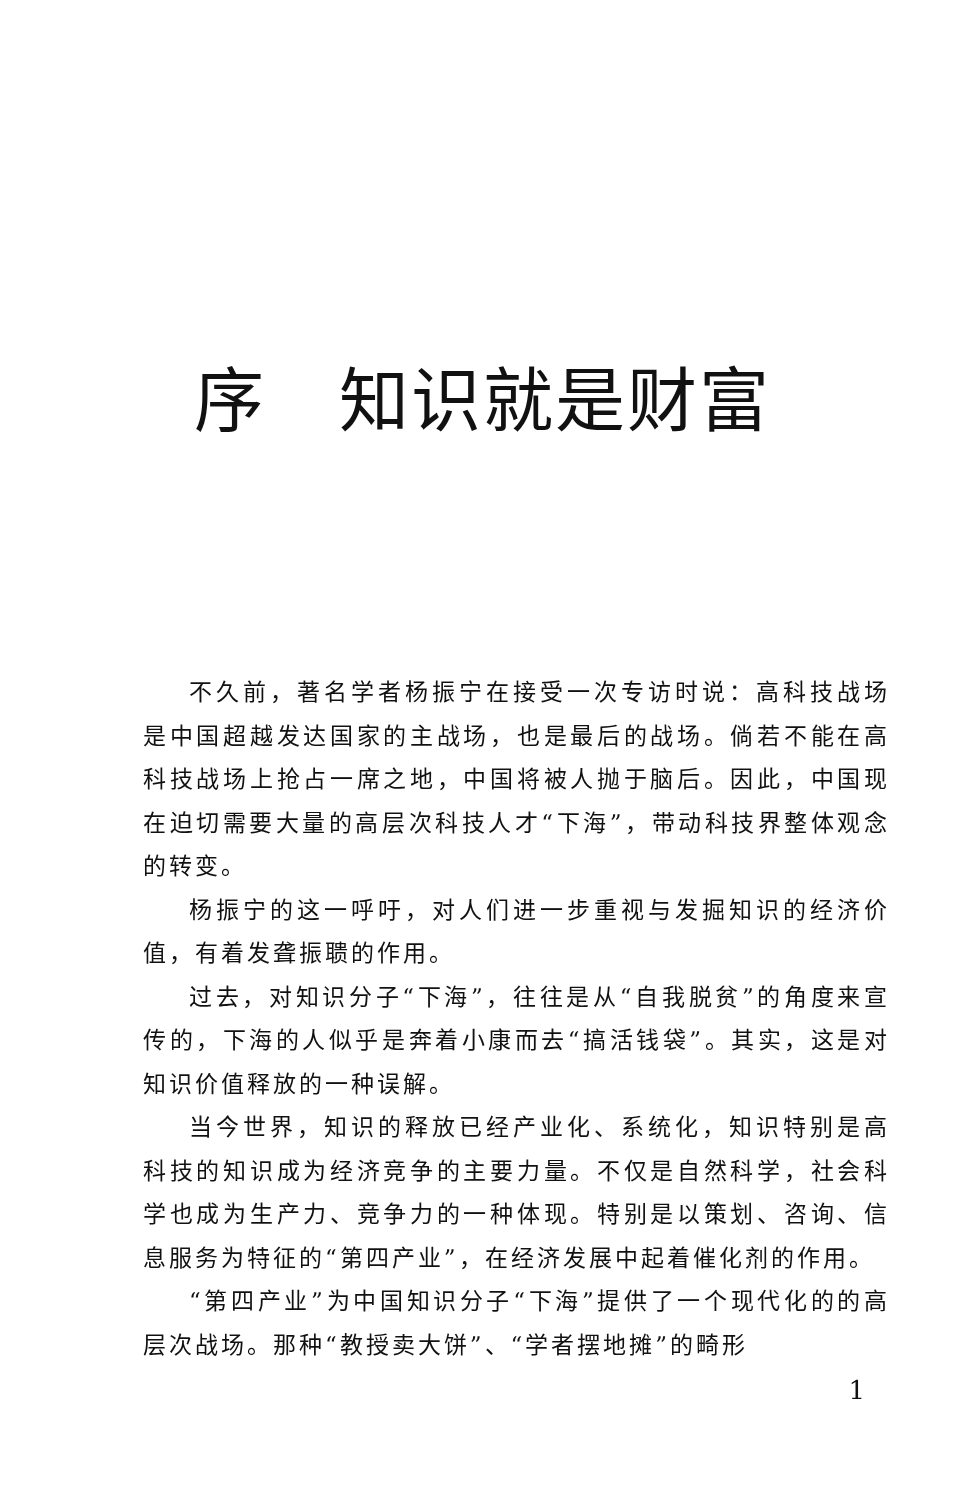序 知识就是财富
不久前，著名学者杨振宁在接受一次专访时说：高科技战场是中国超越发达国家的主战场，也是最后的战场。倘若不能在高科技战场上抢占一席之地，中国将被人抛于脑后。因此，中国现在迫切需要大量的高层次科技人才“下海”，带动科技界整体观念的转变。
杨振宁的这一呼吁，对人们进一步重视与发掘知识的经济价值，有着发聋振聩的作用。
过去，对知识分子“下海”，往往是从“自我脱贫”的角度来宣传的，下海的人似乎是奔着小康而去“搞活钱袋”。其实，这是对知识价值释放的一种误解。
当今世界，知识的释放已经产业化、系统化，知识特别是高科技的知识成为经济竞争的主要力量。不仅是自然科学，社会科学也成为生产力、竞争力的一种体现。特别是以策划、咨询、信息服务为特征的“第四产业”，在经济发展中起着催化剂的作用。
“第四产业”为中国知识分子“下海”提供了一个现代化的的高层次战场。那种“教授卖大饼”、“学者摆地摊”的畸形
1